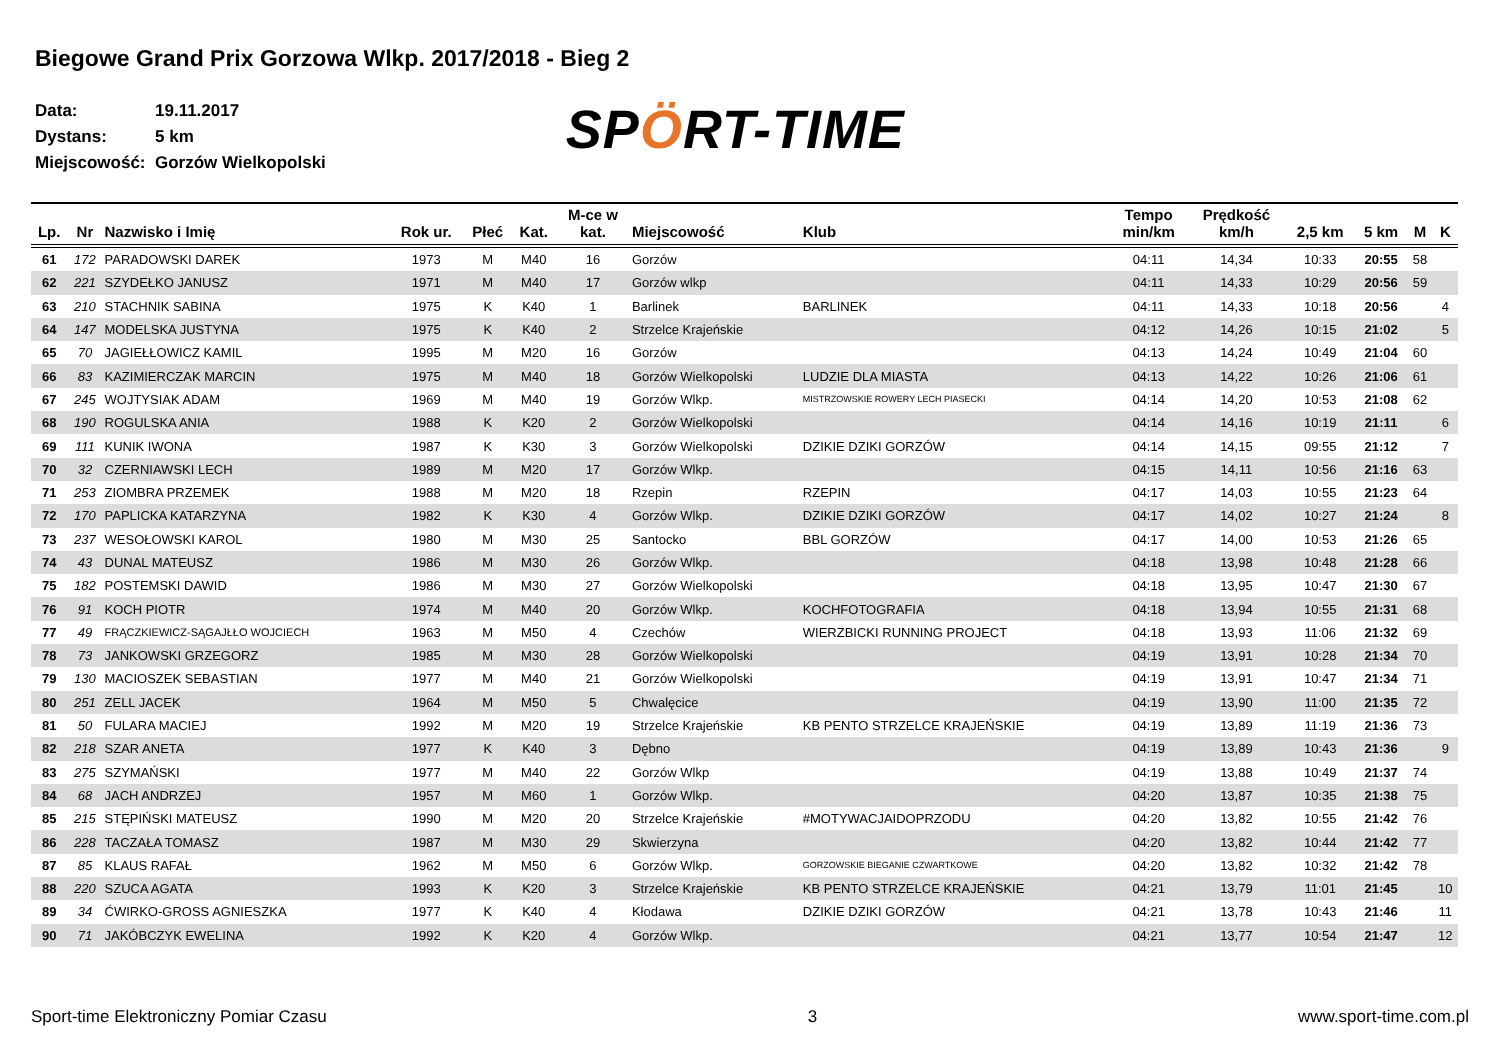Biegowe Grand Prix Gorzowa Wlkp. 2017/2018 - Bieg 2
Data: 19.11.2017
Dystans: 5 km
Miejscowość: Gorzów Wielkopolski
SPÖRT-TIME
| Lp. | Nr | Nazwisko i Imię | Rok ur. | Płeć | Kat. | M-ce w kat. | Miejscowość | Klub | Tempo min/km | Prędkość km/h | 2,5 km | 5 km | M | K |
| --- | --- | --- | --- | --- | --- | --- | --- | --- | --- | --- | --- | --- | --- | --- |
| 61 | 172 | PARADOWSKI DAREK | 1973 | M | M40 | 16 | Gorzów | | 04:11 | 14,34 | 10:33 | 20:55 | 58 | |
| 62 | 221 | SZYDEŁKO JANUSZ | 1971 | M | M40 | 17 | Gorzów wlkp | | 04:11 | 14,33 | 10:29 | 20:56 | 59 | |
| 63 | 210 | STACHNIK SABINA | 1975 | K | K40 | 1 | Barlinek | BARLINEK | 04:11 | 14,33 | 10:18 | 20:56 | | 4 |
| 64 | 147 | MODELSKA JUSTYNA | 1975 | K | K40 | 2 | Strzelce Krajeńskie | | 04:12 | 14,26 | 10:15 | 21:02 | | 5 |
| 65 | 70 | JAGIEŁŁOWICZ KAMIL | 1995 | M | M20 | 16 | Gorzów | | 04:13 | 14,24 | 10:49 | 21:04 | 60 | |
| 66 | 83 | KAZIMIERCZAK MARCIN | 1975 | M | M40 | 18 | Gorzów Wielkopolski | LUDZIE DLA MIASTA | 04:13 | 14,22 | 10:26 | 21:06 | 61 | |
| 67 | 245 | WOJTYSIAK ADAM | 1969 | M | M40 | 19 | Gorzów Wlkp. | MISTRZOWSKIE ROWERY LECH PIASECKI | 04:14 | 14,20 | 10:53 | 21:08 | 62 | |
| 68 | 190 | ROGULSKA ANIA | 1988 | K | K20 | 2 | Gorzów Wielkopolski | | 04:14 | 14,16 | 10:19 | 21:11 | | 6 |
| 69 | 111 | KUNIK IWONA | 1987 | K | K30 | 3 | Gorzów Wielkopolski | DZIKIE DZIKI GORZÓW | 04:14 | 14,15 | 09:55 | 21:12 | | 7 |
| 70 | 32 | CZERNIAWSKI LECH | 1989 | M | M20 | 17 | Gorzów Wlkp. | | 04:15 | 14,11 | 10:56 | 21:16 | 63 | |
| 71 | 253 | ZIOMBRA PRZEMEK | 1988 | M | M20 | 18 | Rzepin | RZEPIN | 04:17 | 14,03 | 10:55 | 21:23 | 64 | |
| 72 | 170 | PAPLICKA KATARZYNA | 1982 | K | K30 | 4 | Gorzów Wlkp. | DZIKIE DZIKI GORZÓW | 04:17 | 14,02 | 10:27 | 21:24 | | 8 |
| 73 | 237 | WESOŁOWSKI KAROL | 1980 | M | M30 | 25 | Santocko | BBL GORZÓW | 04:17 | 14,00 | 10:53 | 21:26 | 65 | |
| 74 | 43 | DUNAL MATEUSZ | 1986 | M | M30 | 26 | Gorzów Wlkp. | | 04:18 | 13,98 | 10:48 | 21:28 | 66 | |
| 75 | 182 | POSTEMSKI DAWID | 1986 | M | M30 | 27 | Gorzów Wielkopolski | | 04:18 | 13,95 | 10:47 | 21:30 | 67 | |
| 76 | 91 | KOCH PIOTR | 1974 | M | M40 | 20 | Gorzów Wlkp. | KOCHFOTOGRAFIA | 04:18 | 13,94 | 10:55 | 21:31 | 68 | |
| 77 | 49 | FRĄCZKIEWICZ-SĄGAJŁŁO WOJCIECH | 1963 | M | M50 | 4 | Czechów | WIERZBICKI RUNNING PROJECT | 04:18 | 13,93 | 11:06 | 21:32 | 69 | |
| 78 | 73 | JANKOWSKI GRZEGORZ | 1985 | M | M30 | 28 | Gorzów Wielkopolski | | 04:19 | 13,91 | 10:28 | 21:34 | 70 | |
| 79 | 130 | MACIOSZEK SEBASTIAN | 1977 | M | M40 | 21 | Gorzów Wielkopolski | | 04:19 | 13,91 | 10:47 | 21:34 | 71 | |
| 80 | 251 | ZELL JACEK | 1964 | M | M50 | 5 | Chwalęcice | | 04:19 | 13,90 | 11:00 | 21:35 | 72 | |
| 81 | 50 | FULARA MACIEJ | 1992 | M | M20 | 19 | Strzelce Krajeńskie | KB PENTO STRZELCE KRAJEŃSKIE | 04:19 | 13,89 | 11:19 | 21:36 | 73 | |
| 82 | 218 | SZAR ANETA | 1977 | K | K40 | 3 | Dębno | | 04:19 | 13,89 | 10:43 | 21:36 | | 9 |
| 83 | 275 | SZYMAŃSKI | 1977 | M | M40 | 22 | Gorzów Wlkp | | 04:19 | 13,88 | 10:49 | 21:37 | 74 | |
| 84 | 68 | JACH ANDRZEJ | 1957 | M | M60 | 1 | Gorzów Wlkp. | | 04:20 | 13,87 | 10:35 | 21:38 | 75 | |
| 85 | 215 | STĘPIŃSKI MATEUSZ | 1990 | M | M20 | 20 | Strzelce Krajeńskie | #MOTYWACJAIDOPRZODU | 04:20 | 13,82 | 10:55 | 21:42 | 76 | |
| 86 | 228 | TACZAŁA TOMASZ | 1987 | M | M30 | 29 | Skwierzyna | | 04:20 | 13,82 | 10:44 | 21:42 | 77 | |
| 87 | 85 | KLAUS RAFAŁ | 1962 | M | M50 | 6 | Gorzów Wlkp. | GORZOWSKIE BIEGANIE CZWARTKOWE | 04:20 | 13,82 | 10:32 | 21:42 | 78 | |
| 88 | 220 | SZUCA AGATA | 1993 | K | K20 | 3 | Strzelce Krajeńskie | KB PENTO STRZELCE KRAJEŃSKIE | 04:21 | 13,79 | 11:01 | 21:45 | | 10 |
| 89 | 34 | ĆWIRKO-GROSS AGNIESZKA | 1977 | K | K40 | 4 | Kłodawa | DZIKIE DZIKI GORZÓW | 04:21 | 13,78 | 10:43 | 21:46 | | 11 |
| 90 | 71 | JAKÓBCZYK EWELINA | 1992 | K | K20 | 4 | Gorzów Wlkp. | | 04:21 | 13,77 | 10:54 | 21:47 | | 12 |
Sport-time Elektroniczny Pomiar Czasu 3 www.sport-time.com.pl